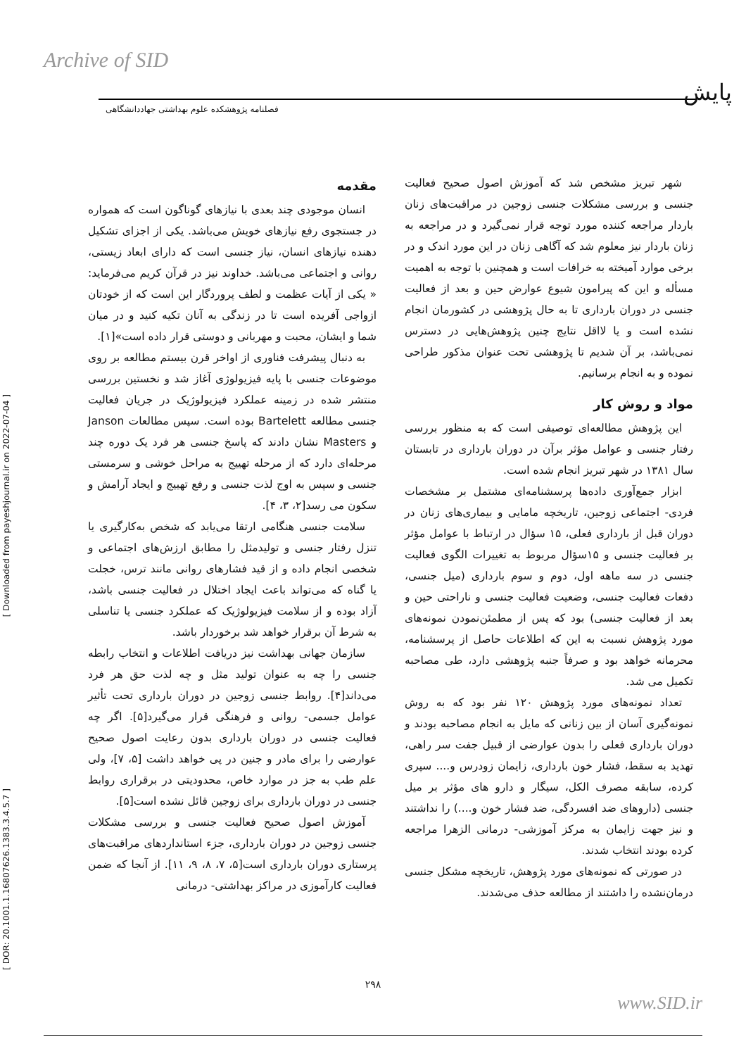Archive of SID
پایش
فصلنامه پژوهشکده علوم بهداشتی جهاددانشگاهی
مقدمه
انسان موجودی چند بعدی با نیازهای گوناگون است که همواره در جستجوی رفع نیازهای خویش می‌باشد. یکی از اجزای تشکیل دهنده نیازهای انسان، نیاز جنسی است که دارای ابعاد زیستی، روانی و اجتماعی می‌باشد. خداوند نیز در قرآن کریم می‌فرماید: « یکی از آیات عظمت و لطف پروردگار این است که از خودتان ازواجی آفریده است تا در زندگی به آنان تکیه کنید و در میان شما و ایشان، محبت و مهربانی و دوستی قرار داده است»[۱].
به دنبال پیشرفت فناوری از اواخر قرن بیستم مطالعه بر روی موضوعات جنسی با پایه فیزیولوژی آغاز شد و نخستین بررسی منتشر شده در زمینه عملکرد فیزیولوژیک در جریان فعالیت جنسی مطالعه Bartelett بوده است. سپس مطالعات Janson و Masters نشان دادند که پاسخ جنسی هر فرد یک دوره چند مرحله‌ای دارد که از مرحله تهییج به مراحل خوشی و سرمستی جنسی و سپس به اوج لذت جنسی و رفع تهییج و ایجاد آرامش و سکون می رسد[۲، ۳، ۴].
سلامت جنسی هنگامی ارتقا می‌یابد که شخص به‌کارگیری یا تنزل رفتار جنسی و تولیدمثل را مطابق ارزش‌های اجتماعی و شخصی انجام داده و از قید فشارهای روانی مانند ترس، خجلت یا گناه که می‌تواند باعث ایجاد اختلال در فعالیت جنسی باشد، آزاد بوده و از سلامت فیزیولوژیک که عملکرد جنسی یا تناسلی به شرط آن برقرار خواهد شد برخوردار باشد.
سازمان جهانی بهداشت نیز دریافت اطلاعات و انتخاب رابطه جنسی را چه به عنوان تولید مثل و چه لذت حق هر فرد می‌داند[۴]. روابط جنسی زوجین در دوران بارداری تحت تأثیر عوامل جسمی- روانی و فرهنگی قرار می‌گیرد[۵]. اگر چه فعالیت جنسی در دوران بارداری بدون رعایت اصول صحیح عوارضی را برای مادر و جنین در پی خواهد داشت [۵، ۷]، ولی علم طب به جز در موارد خاص، محدودیتی در برقراری روابط جنسی در دوران بارداری برای زوجین قائل نشده است[۵].
آموزش اصول صحیح فعالیت جنسی و بررسی مشکلات جنسی زوجین در دوران بارداری، جزء استانداردهای مراقبت‌های پرستاری دوران بارداری است[۵، ۷، ۸، ۹، ۱۱]. از آنجا که ضمن فعالیت کارآموزی در مراکز بهداشتی- درمانی
شهر تبریز مشخص شد که آموزش اصول صحیح فعالیت جنسی و بررسی مشکلات جنسی زوجین در مراقبت‌های زنان باردار مراجعه کننده مورد توجه قرار نمی‌گیرد و در مراجعه به زنان باردار نیز معلوم شد که آگاهی زنان در این مورد اندک و در برخی موارد آمیخته به خرافات است و همچنین با توجه به اهمیت مسأله و این که پیرامون شیوع عوارض حین و بعد از فعالیت جنسی در دوران بارداری تا به حال پژوهشی در کشورمان انجام نشده است و یا لااقل نتایج چنین پژوهش‌هایی در دسترس نمی‌باشد، بر آن شدیم تا پژوهشی تحت عنوان مذکور طراحی نموده و به انجام برسانیم.
مواد و روش کار
این پژوهش مطالعه‌ای توصیفی است که به منظور بررسی رفتار جنسی و عوامل مؤثر برآن در دوران بارداری در تابستان سال ۱۳۸۱ در شهر تبریز انجام شده است.
ابزار جمع‌آوری داده‌ها پرسشنامه‌ای مشتمل بر مشخصات فردی- اجتماعی زوجین، تاریخچه مامایی و بیماری‌های زنان در دوران قبل از بارداری فعلی، ۱۵ سؤال در ارتباط با عوامل مؤثر بر فعالیت جنسی و ۱۵سؤال مربوط به تغییرات الگوی فعالیت جنسی در سه ماهه اول، دوم و سوم بارداری (میل جنسی، دفعات فعالیت جنسی، وضعیت فعالیت جنسی و ناراحتی حین و بعد از فعالیت جنسی) بود که پس از مطمئن‌نمودن نمونه‌های مورد پژوهش نسبت به این که اطلاعات حاصل از پرسشنامه، محرمانه خواهد بود و صرفاً جنبه پژوهشی دارد، طی مصاحبه تکمیل می شد.
تعداد نمونه‌های مورد پژوهش ۱۲۰ نفر بود که به روش نمونه‌گیری آسان از بین زنانی که مایل به انجام مصاحبه بودند و دوران بارداری فعلی را بدون عوارضی از قبیل جفت سر راهی، تهدید به سقط، فشار خون بارداری، زایمان زودرس و.... سپری کرده، سابقه مصرف الکل، سیگار و دارو های مؤثر بر میل جنسی (داروهای ضد افسردگی، ضد فشار خون و....) را نداشتند و نیز جهت زایمان به مرکز آموزشی- درمانی الزهرا مراجعه کرده بودند انتخاب شدند.
در صورتی که نمونه‌های مورد پژوهش، تاریخچه مشکل جنسی درمان‌نشده را داشتند از مطالعه حذف می‌شدند.
[ Downloaded from payeshjournal.ir on 2022-07-04 ]
[ DOR: 20.1001.1.16807626.1383.3.4.5.7 ]
۲۹۸
www.SID.ir